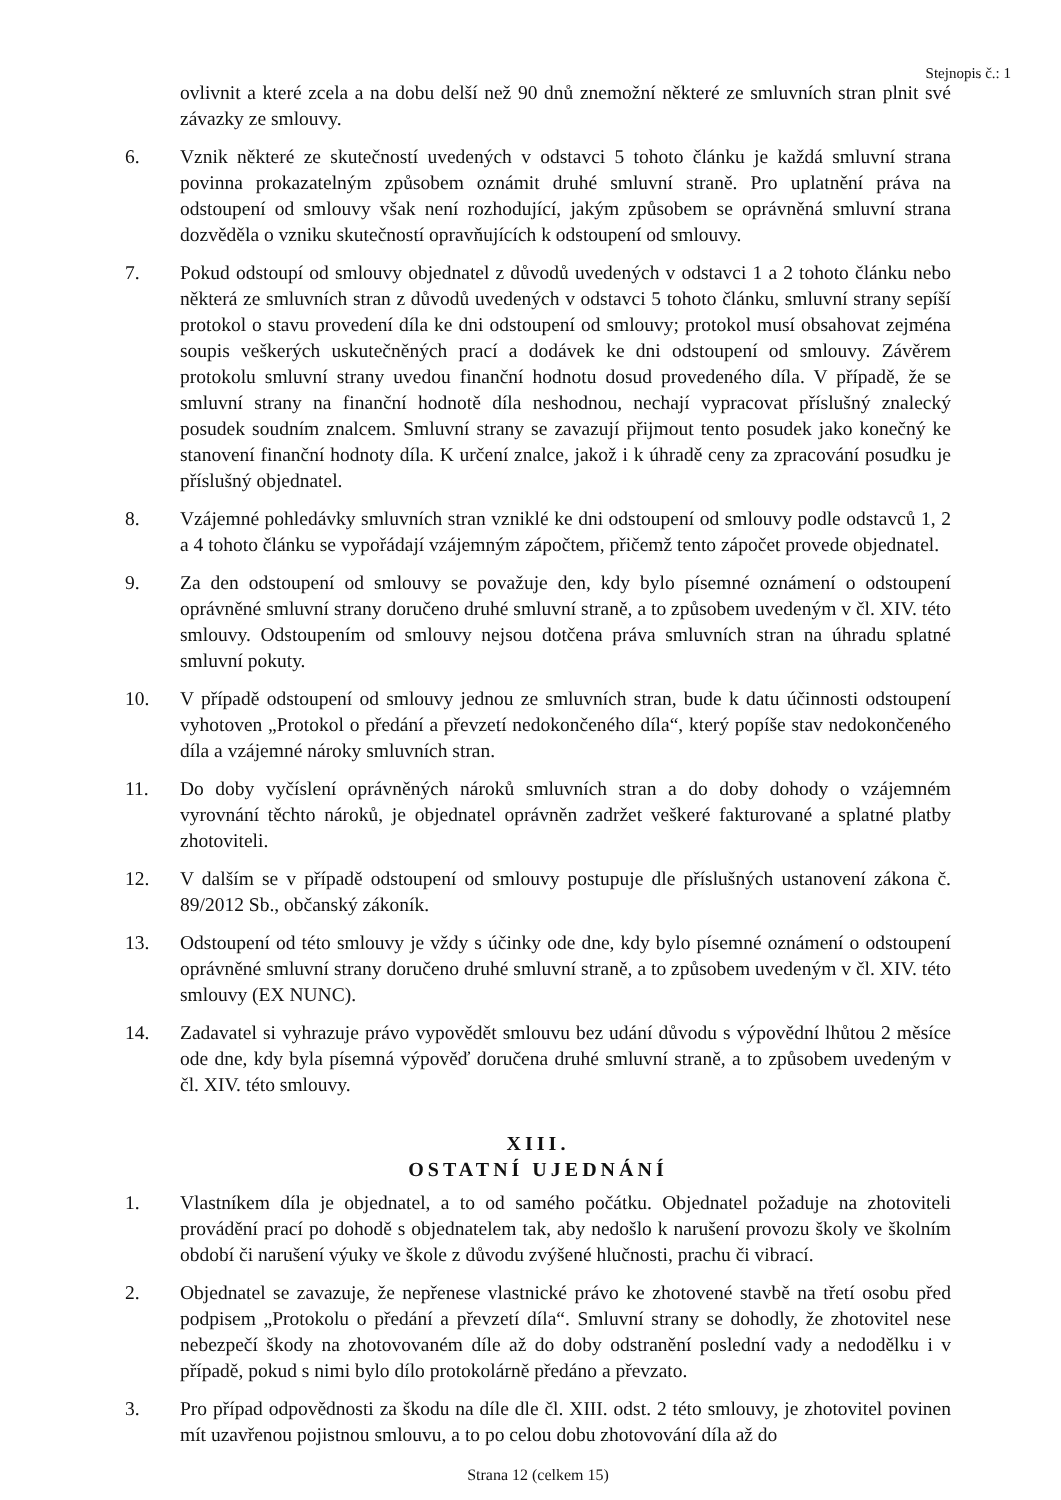Stejnopis č.: 1
ovlivnit a které zcela a na dobu delší než 90 dnů znemožní některé ze smluvních stran plnit své závazky ze smlouvy.
6. Vznik některé ze skutečností uvedených v odstavci 5 tohoto článku je každá smluvní strana povinna prokazatelným způsobem oznámit druhé smluvní straně. Pro uplatnění práva na odstoupení od smlouvy však není rozhodující, jakým způsobem se oprávněná smluvní strana dozvěděla o vzniku skutečností opravňujících k odstoupení od smlouvy.
7. Pokud odstoupí od smlouvy objednatel z důvodů uvedených v odstavci 1 a 2 tohoto článku nebo některá ze smluvních stran z důvodů uvedených v odstavci 5 tohoto článku, smluvní strany sepíší protokol o stavu provedení díla ke dni odstoupení od smlouvy; protokol musí obsahovat zejména soupis veškerých uskutečněných prací a dodávek ke dni odstoupení od smlouvy. Závěrem protokolu smluvní strany uvedou finanční hodnotu dosud provedeného díla. V případě, že se smluvní strany na finanční hodnotě díla neshodnou, nechají vypracovat příslušný znalecký posudek soudním znalcem. Smluvní strany se zavazují přijmout tento posudek jako konečný ke stanovení finanční hodnoty díla. K určení znalce, jakož i k úhradě ceny za zpracování posudku je příslušný objednatel.
8. Vzájemné pohledávky smluvních stran vzniklé ke dni odstoupení od smlouvy podle odstavců 1, 2 a 4 tohoto článku se vypořádají vzájemným zápočtem, přičemž tento zápočet provede objednatel.
9. Za den odstoupení od smlouvy se považuje den, kdy bylo písemné oznámení o odstoupení oprávněné smluvní strany doručeno druhé smluvní straně, a to způsobem uvedeným v čl. XIV. této smlouvy. Odstoupením od smlouvy nejsou dotčena práva smluvních stran na úhradu splatné smluvní pokuty.
10. V případě odstoupení od smlouvy jednou ze smluvních stran, bude k datu účinnosti odstoupení vyhotoven „Protokol o předání a převzetí nedokončeného díla“, který popíše stav nedokončeného díla a vzájemné nároky smluvních stran.
11. Do doby vyčíslení oprávněných nároků smluvních stran a do doby dohody o vzájemném vyrovnání těchto nároků, je objednatel oprávněn zadržet veškeré fakturované a splatné platby zhotoviteli.
12. V dalším se v případě odstoupení od smlouvy postupuje dle příslušných ustanovení zákona č. 89/2012 Sb., občanský zákoník.
13. Odstoupení od této smlouvy je vždy s účinky ode dne, kdy bylo písemné oznámení o odstoupení oprávněné smluvní strany doručeno druhé smluvní straně, a to způsobem uvedeným v čl. XIV. této smlouvy (EX NUNC).
14. Zadavatel si vyhrazuje právo vypovědět smlouvu bez udání důvodu s výpovědní lhůtou 2 měsíce ode dne, kdy byla písemná výpověď doručena druhé smluvní straně, a to způsobem uvedeným v čl. XIV. této smlouvy.
XIII.
OSTATNÍ UJEDNÁNÍ
1. Vlastníkem díla je objednatel, a to od samého počátku. Objednatel požaduje na zhotoviteli provádění prací po dohodě s objednatelem tak, aby nedošlo k narušení provozu školy ve školním období či narušení výuky ve škole z důvodu zvýšené hlučnosti, prachu či vibrací.
2. Objednatel se zavazuje, že nepřenese vlastnické právo ke zhotovené stavbě na třetí osobu před podpisem „Protokolu o předání a převzetí díla“. Smluvní strany se dohodly, že zhotovitel nese nebezpečí škody na zhotovovaném díle až do doby odstranění poslední vady a nedodělku i v případě, pokud s nimi bylo dílo protokolárně předáno a převzato.
3. Pro případ odpovědnosti za škodu na díle dle čl. XIII. odst. 2 této smlouvy, je zhotovitel povinen mít uzavřenou pojistnou smlouvu, a to po celou dobu zhotovování díla až do
Strana 12 (celkem 15)